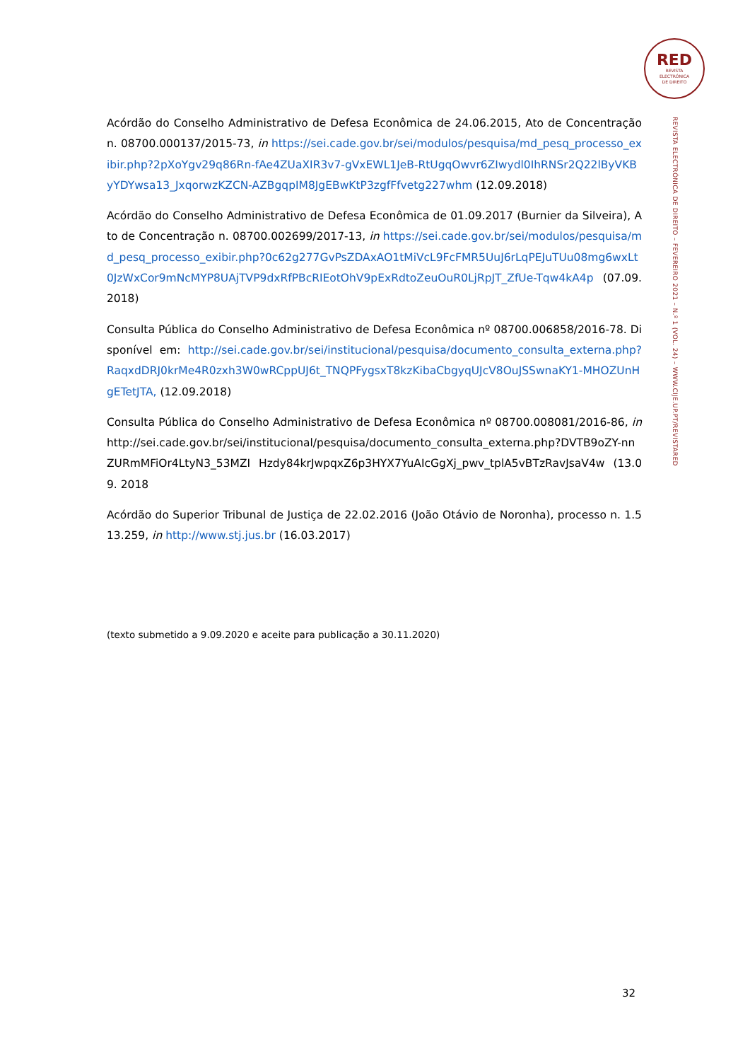RED
REVISTA
ELECTRÓNICA
DE DIREITO
REVISTA ELECTRÓNICA DE DIREITO – FEVEREIRO 2021 – N.º 1 (VOL. 24) – WWW.CIJE.UP.PT/REVISTARED
Acórdão do Conselho Administrativo de Defesa Econômica de 24.06.2015, Ato de Concentração n. 08700.000137/2015-73, in https://sei.cade.gov.br/sei/modulos/pesquisa/md_pesq_processo_exibir.php?2pXoYgv29q86Rn-fAe4ZUaXIR3v7-gVxEWL1JeB-RtUgqOwvr6ZIwydl0IhRNSr2Q22lByVKByYDYwsa13_JxqorwzKZCN-AZBgqpIM8JgEBwKtP3zgfFfvetg227whm (12.09.2018)
Acórdão do Conselho Administrativo de Defesa Econômica de 01.09.2017 (Burnier da Silveira), Ato de Concentração n. 08700.002699/2017-13, in https://sei.cade.gov.br/sei/modulos/pesquisa/md_pesq_processo_exibir.php?0c62g277GvPsZDAxAO1tMiVcL9FcFMR5UuJ6rLqPEJuTUu08mg6wxLt0JzWxCor9mNcMYP8UAjTVP9dxRfPBcRIEotOhV9pExRdtoZeuOuR0LjRpJT_ZfUe-Tqw4kA4p (07.09.2018)
Consulta Pública do Conselho Administrativo de Defesa Econômica nº 08700.006858/2016-78. Disponível em: http://sei.cade.gov.br/sei/institucional/pesquisa/documento_consulta_externa.php?RaqxdDRJ0krMe4R0zxh3W0wRCppUJ6t_TNQPFygsxT8kzKibaCbgyqUJcV8OuJSSwnaKY1-MHOZUnHgETetJTA, (12.09.2018)
Consulta Pública do Conselho Administrativo de Defesa Econômica nº 08700.008081/2016-86, in http://sei.cade.gov.br/sei/institucional/pesquisa/documento_consulta_externa.php?DVTB9oZY-nnZURmMFiOr4LtyN3_53MZI Hzdy84krJwpqxZ6p3HYX7YuAIcGgXj_pwv_tplA5vBTzRavJsaV4w (13.09. 2018
Acórdão do Superior Tribunal de Justiça de 22.02.2016 (João Otávio de Noronha), processo n. 1.513.259, in http://www.stj.jus.br (16.03.2017)
(texto submetido a 9.09.2020 e aceite para publicação a 30.11.2020)
32